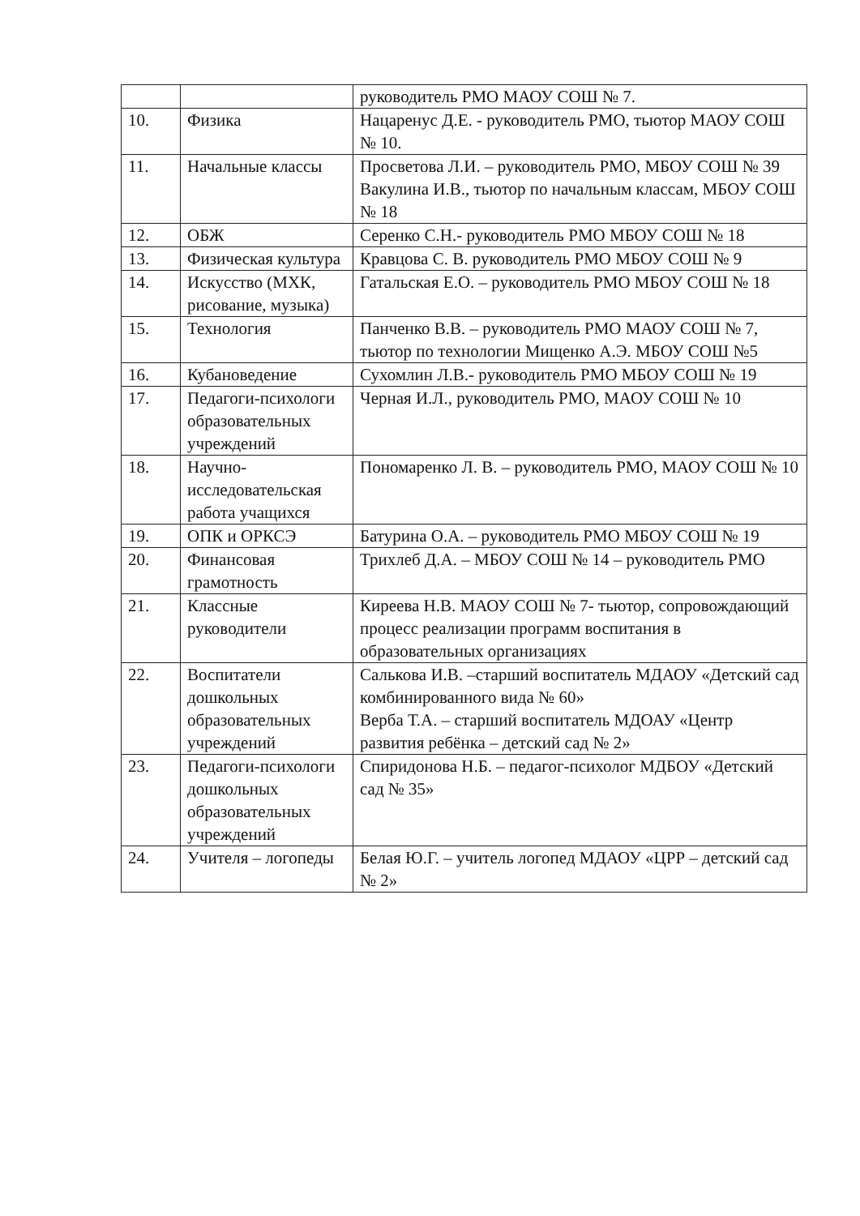| | | руководитель РМО МАОУ СОШ № 7. |
| 10. | Физика | Нацаренус Д.Е. - руководитель РМО, тьютор МАОУ СОШ № 10. |
| 11. | Начальные классы | Просветова Л.И. – руководитель РМО, МБОУ СОШ № 39 Вакулина И.В., тьютор по начальным классам, МБОУ СОШ № 18 |
| 12. | ОБЖ | Серенко С.Н.- руководитель РМО МБОУ СОШ № 18 |
| 13. | Физическая культура | Кравцова С. В. руководитель РМО МБОУ СОШ № 9 |
| 14. | Искусство (МХК, рисование, музыка) | Гатальская Е.О. – руководитель РМО МБОУ СОШ № 18 |
| 15. | Технология | Панченко В.В. – руководитель РМО МАОУ СОШ № 7, тьютор по технологии Мищенко А.Э. МБОУ СОШ №5 |
| 16. | Кубановедение | Сухомлин Л.В.- руководитель РМО МБОУ СОШ № 19 |
| 17. | Педагоги-психологи образовательных учреждений | Черная И.Л., руководитель РМО, МАОУ СОШ № 10 |
| 18. | Научно-исследовательская работа учащихся | Пономаренко Л. В. – руководитель РМО, МАОУ СОШ № 10 |
| 19. | ОПК и ОРКСЭ | Батурина О.А. – руководитель РМО МБОУ СОШ № 19 |
| 20. | Финансовая грамотность | Трихлеб Д.А. – МБОУ СОШ № 14 – руководитель РМО |
| 21. | Классные руководители | Киреева Н.В. МАОУ СОШ № 7- тьютор, сопровождающий процесс реализации программ воспитания в образовательных организациях |
| 22. | Воспитатели дошкольных образовательных учреждений | Салькова И.В. –старший воспитатель МДАОУ «Детский сад комбинированного вида № 60» Верба Т.А. – старший воспитатель МДОАУ «Центр развития ребёнка – детский сад № 2» |
| 23. | Педагоги-психологи дошкольных образовательных учреждений | Спиридонова Н.Б. – педагог-психолог МДБОУ «Детский сад № 35» |
| 24. | Учителя – логопеды | Белая Ю.Г. – учитель логопед МДАОУ «ЦРР – детский сад № 2» |